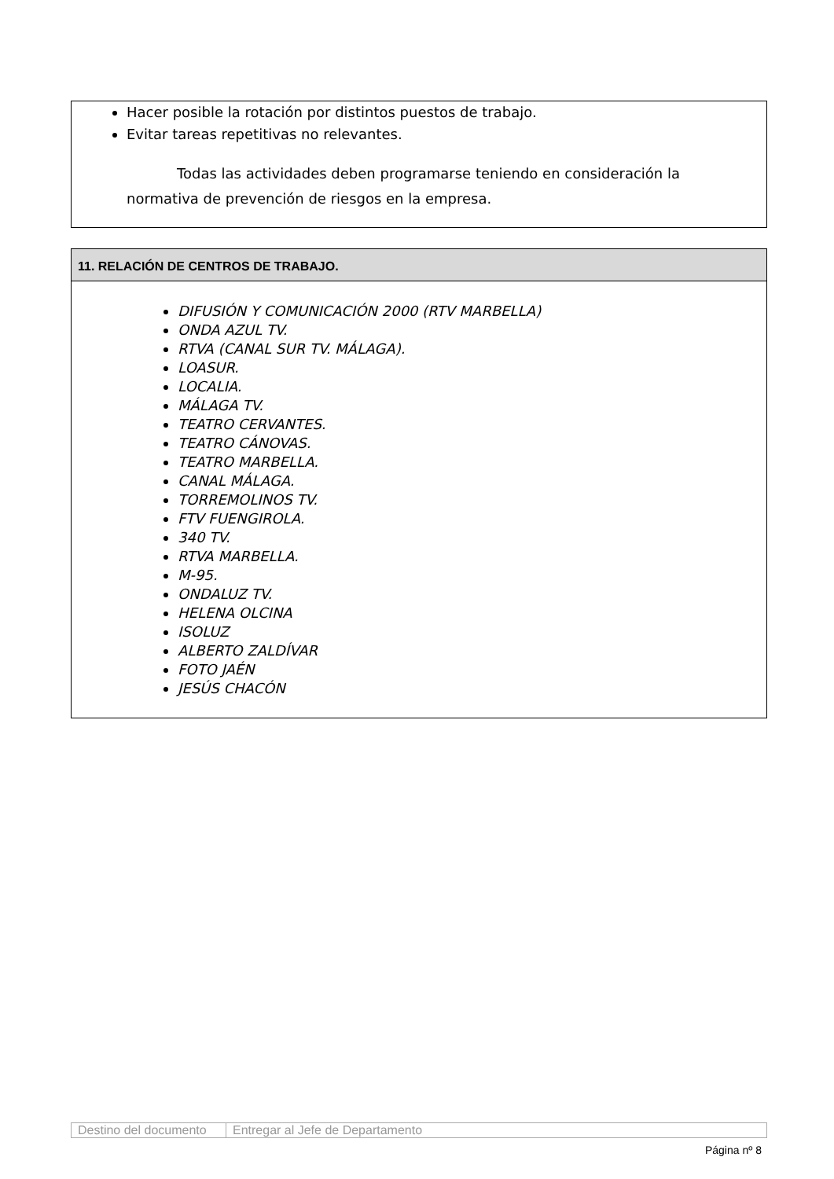Hacer posible la rotación por distintos puestos de trabajo.
Evitar tareas repetitivas no relevantes.
Todas las actividades deben programarse teniendo en consideración la normativa de prevención de riesgos en la empresa.
11. RELACIÓN DE CENTROS DE TRABAJO.
DIFUSIÓN Y COMUNICACIÓN 2000 (RTV MARBELLA)
ONDA AZUL TV.
RTVA (CANAL SUR TV. MÁLAGA).
LOASUR.
LOCALIA.
MÁLAGA TV.
TEATRO CERVANTES.
TEATRO CÁNOVAS.
TEATRO MARBELLA.
CANAL MÁLAGA.
TORREMOLINOS TV.
FTV FUENGIROLA.
340 TV.
RTVA MARBELLA.
M-95.
ONDALUZ TV.
HELENA OLCINA
ISOLUZ
ALBERTO ZALDÍVAR
FOTO JAÉN
JESÚS CHACÓN
| Destino del documento | Entregar al Jefe de Departamento |
Página nº 8